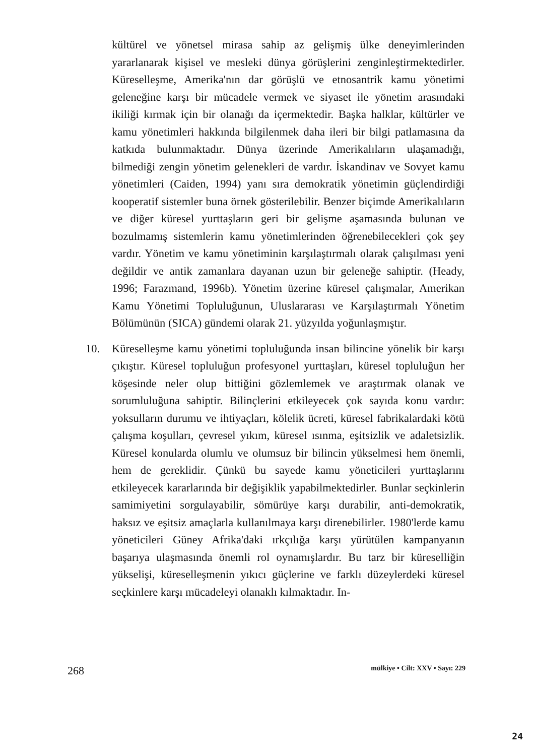kültürel ve yönetsel mirasa sahip az gelişmiş ülke deneyimlerinden yararlanarak kişisel ve mesleki dünya görüşlerini zenginleştirmektedirler. Küreselleşme, Amerika'nın dar görüşlü ve etnosantrik kamu yönetimi geleneğine karşı bir mücadele vermek ve siyaset ile yönetim arasındaki ikiliği kırmak için bir olanağı da içermektedir. Başka halklar, kültürler ve kamu yönetimleri hakkında bilgilenmek daha ileri bir bilgi patlamasına da katkıda bulunmaktadır. Dünya üzerinde Amerikalıların ulaşamadığı, bilmediği zengin yönetim gelenekleri de vardır. İskandinav ve Sovyet kamu yönetimleri (Caiden, 1994) yanı sıra demokratik yönetimin güçlendirdiği kooperatif sistemler buna örnek gösterilebilir. Benzer biçimde Amerikalıların ve diğer küresel yurttaşların geri bir gelişme aşamasında bulunan ve bozulmamış sistemlerin kamu yönetimlerinden öğrenebilecekleri çok şey vardır. Yönetim ve kamu yönetiminin karşılaştırmalı olarak çalışılması yeni değildir ve antik zamanlara dayanan uzun bir geleneğe sahiptir. (Heady, 1996; Farazmand, 1996b). Yönetim üzerine küresel çalışmalar, Amerikan Kamu Yönetimi Topluluğunun, Uluslararası ve Karşılaştırmalı Yönetim Bölümünün (SICA) gündemi olarak 21. yüzyılda yoğunlaşmıştır.
10. Küreselleşme kamu yönetimi topluluğunda insan bilincine yönelik bir karşı çıkıştır. Küresel topluluğun profesyonel yurttaşları, küresel topluluğun her köşesinde neler olup bittiğini gözlemlemek ve araştırmak olanak ve sorumluluğuna sahiptir. Bilinçlerini etkileyecek çok sayıda konu vardır: yoksulların durumu ve ihtiyaçları, kölelik ücreti, küresel fabrikalardaki kötü çalışma koşulları, çevresel yıkım, küresel ısınma, eşitsizlik ve adaletsizlik. Küresel konularda olumlu ve olumsuz bir bilincin yükselmesi hem önemli, hem de gereklidir. Çünkü bu sayede kamu yöneticileri yurttaşlarını etkileyecek kararlarında bir değişiklik yapabilmektedirler. Bunlar seçkinlerin samimiyetini sorgulayabilir, sömürüye karşı durabilir, anti-demokratik, haksız ve eşitsiz amaçlarla kullanılmaya karşı direnebilirler. 1980'lerde kamu yöneticileri Güney Afrika'daki ırkçılığa karşı yürütülen kampanyanın başarıya ulaşmasında önemli rol oynamışlardır. Bu tarz bir küreselliğin yükselişi, küreselleşmenin yıkıcı güçlerine ve farklı düzeylerdeki küresel seçkinlere karşı mücadeleyi olanaklı kılmaktadır. In-
268 mülkiye • Cilt: XXV • Sayı: 229
24